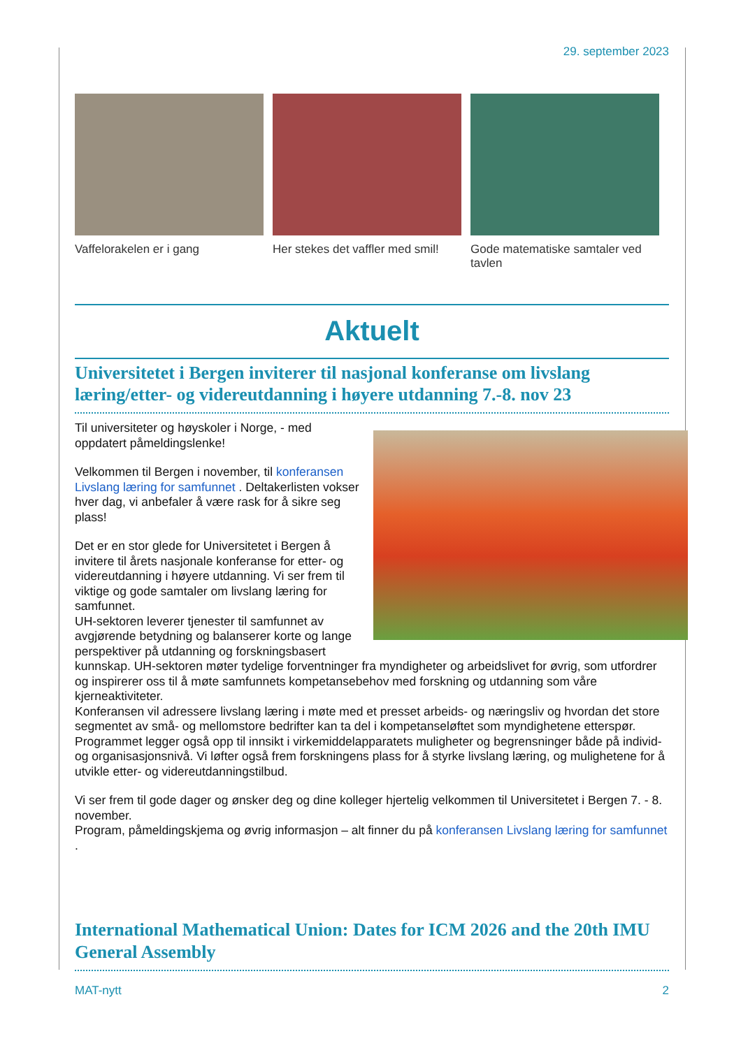29. september 2023
Vaffelorakelen er i gang Her stekes det vaffler med smil!
Gode matematiske samtaler ved tavlen
Aktuelt
Universitetet i Bergen inviterer til nasjonal konferanse om livslang læring/etter- og videreutdanning i høyere utdanning 7.-8. nov 23
Til universiteter og høyskoler i Norge, - med oppdatert påmeldingslenke!
Velkommen til Bergen i november, til konferansen Livslang læring for samfunnet . Deltakerlisten vokser hver dag, vi anbefaler å være rask for å sikre seg plass!
Det er en stor glede for Universitetet i Bergen å invitere til årets nasjonale konferanse for etter- og videreutdanning i høyere utdanning. Vi ser frem til viktige og gode samtaler om livslang læring for samfunnet.
UH-sektoren leverer tjenester til samfunnet av avgjørende betydning og balanserer korte og lange perspektiver på utdanning og forskningsbasert kunnskap. UH-sektoren møter tydelige forventninger fra myndigheter og arbeidslivet for øvrig, som utfordrer og inspirerer oss til å møte samfunnets kompetansebehov med forskning og utdanning som våre kjerneaktiviteter.
Konferansen vil adressere livslang læring i møte med et presset arbeids- og næringsliv og hvordan det store segmentet av små- og mellomstore bedrifter kan ta del i kompetanseløftet som myndighetene etterspør. Programmet legger også opp til innsikt i virkemiddelapparatets muligheter og begrensninger både på individ- og organisasjonsnivå. Vi løfter også frem forskningens plass for å styrke livslang læring, og mulighetene for å utvikle etter- og videreutdanningstilbud.
Vi ser frem til gode dager og ønsker deg og dine kolleger hjertelig velkommen til Universitetet i Bergen 7. - 8. november.
Program, påmeldingskjema og øvrig informasjon – alt finner du på konferansen Livslang læring for samfunnet .
International Mathematical Union: Dates for ICM 2026 and the 20th IMU General Assembly
MAT-nytt 2